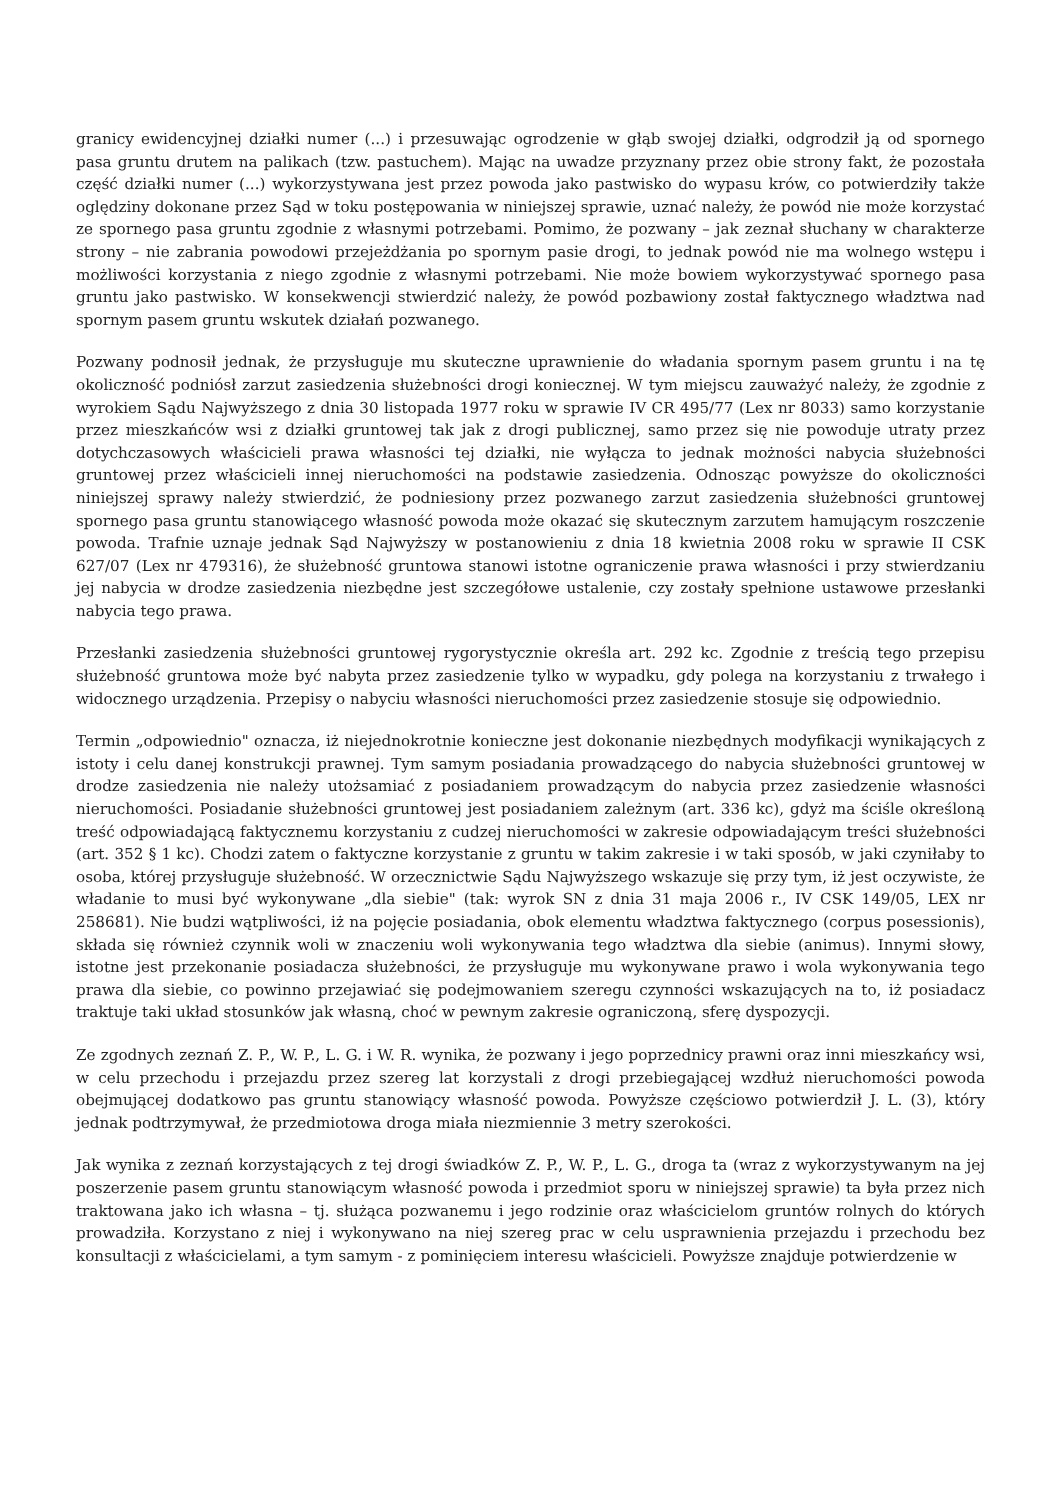granicy ewidencyjnej działki numer (...) i przesuwając ogrodzenie w głąb swojej działki, odgrodził ją od spornego pasa gruntu drutem na palikach (tzw. pastuchem). Mając na uwadze przyznany przez obie strony fakt, że pozostała część działki numer (...) wykorzystywana jest przez powoda jako pastwisko do wypasu krów, co potwierdziły także oględziny dokonane przez Sąd w toku postępowania w niniejszej sprawie, uznać należy, że powód nie może korzystać ze spornego pasa gruntu zgodnie z własnymi potrzebami. Pomimo, że pozwany – jak zeznał słuchany w charakterze strony – nie zabrania powodowi przejeżdżania po spornym pasie drogi, to jednak powód nie ma wolnego wstępu i możliwości korzystania z niego zgodnie z własnymi potrzebami. Nie może bowiem wykorzystywać spornego pasa gruntu jako pastwisko. W konsekwencji stwierdzić należy, że powód pozbawiony został faktycznego władztwa nad spornym pasem gruntu wskutek działań pozwanego.
Pozwany podnosił jednak, że przysługuje mu skuteczne uprawnienie do władania spornym pasem gruntu i na tę okoliczność podniósł zarzut zasiedzenia służebności drogi koniecznej. W tym miejscu zauważyć należy, że zgodnie z wyrokiem Sądu Najwyższego z dnia 30 listopada 1977 roku w sprawie IV CR 495/77 (Lex nr 8033) samo korzystanie przez mieszkańców wsi z działki gruntowej tak jak z drogi publicznej, samo przez się nie powoduje utraty przez dotychczasowych właścicieli prawa własności tej działki, nie wyłącza to jednak możności nabycia służebności gruntowej przez właścicieli innej nieruchomości na podstawie zasiedzenia. Odnosząc powyższe do okoliczności niniejszej sprawy należy stwierdzić, że podniesiony przez pozwanego zarzut zasiedzenia służebności gruntowej spornego pasa gruntu stanowiącego własność powoda może okazać się skutecznym zarzutem hamującym roszczenie powoda. Trafnie uznaje jednak Sąd Najwyższy w postanowieniu z dnia 18 kwietnia 2008 roku w sprawie II CSK 627/07 (Lex nr 479316), że służebność gruntowa stanowi istotne ograniczenie prawa własności i przy stwierdzaniu jej nabycia w drodze zasiedzenia niezbędne jest szczegółowe ustalenie, czy zostały spełnione ustawowe przesłanki nabycia tego prawa.
Przesłanki zasiedzenia służebności gruntowej rygorystycznie określa art. 292 kc. Zgodnie z treścią tego przepisu służebność gruntowa może być nabyta przez zasiedzenie tylko w wypadku, gdy polega na korzystaniu z trwałego i widocznego urządzenia. Przepisy o nabyciu własności nieruchomości przez zasiedzenie stosuje się odpowiednio.
Termin „odpowiednio" oznacza, iż niejednokrotnie konieczne jest dokonanie niezbędnych modyfikacji wynikających z istoty i celu danej konstrukcji prawnej. Tym samym posiadania prowadzącego do nabycia służebności gruntowej w drodze zasiedzenia nie należy utożsamiać z posiadaniem prowadzącym do nabycia przez zasiedzenie własności nieruchomości. Posiadanie służebności gruntowej jest posiadaniem zależnym (art. 336 kc), gdyż ma ściśle określoną treść odpowiadającą faktycznemu korzystaniu z cudzej nieruchomości w zakresie odpowiadającym treści służebności (art. 352 § 1 kc). Chodzi zatem o faktyczne korzystanie z gruntu w takim zakresie i w taki sposób, w jaki czyniłaby to osoba, której przysługuje służebność. W orzecznictwie Sądu Najwyższego wskazuje się przy tym, iż jest oczywiste, że władanie to musi być wykonywane „dla siebie" (tak: wyrok SN z dnia 31 maja 2006 r., IV CSK 149/05, LEX nr 258681). Nie budzi wątpliwości, iż na pojęcie posiadania, obok elementu władztwa faktycznego (corpus posessionis), składa się również czynnik woli w znaczeniu woli wykonywania tego władztwa dla siebie (animus). Innymi słowy, istotne jest przekonanie posiadacza służebności, że przysługuje mu wykonywane prawo i wola wykonywania tego prawa dla siebie, co powinno przejawiać się podejmowaniem szeregu czynności wskazujących na to, iż posiadacz traktuje taki układ stosunków jak własną, choć w pewnym zakresie ograniczoną, sferę dyspozycji.
Ze zgodnych zeznań Z. P., W. P., L. G. i W. R. wynika, że pozwany i jego poprzednicy prawni oraz inni mieszkańcy wsi, w celu przechodu i przejazdu przez szereg lat korzystali z drogi przebiegającej wzdłuż nieruchomości powoda obejmującej dodatkowo pas gruntu stanowiący własność powoda. Powyższe częściowo potwierdził J. L. (3), który jednak podtrzymywał, że przedmiotowa droga miała niezmiennie 3 metry szerokości.
Jak wynika z zeznań korzystających z tej drogi świadków Z. P., W. P., L. G., droga ta (wraz z wykorzystywanym na jej poszerzenie pasem gruntu stanowiącym własność powoda i przedmiot sporu w niniejszej sprawie) ta była przez nich traktowana jako ich własna – tj. służąca pozwanemu i jego rodzinie oraz właścicielom gruntów rolnych do których prowadziła. Korzystano z niej i wykonywano na niej szereg prac w celu usprawnienia przejazdu i przechodu bez konsultacji z właścicielami, a tym samym - z pominięciem interesu właścicieli. Powyższe znajduje potwierdzenie w